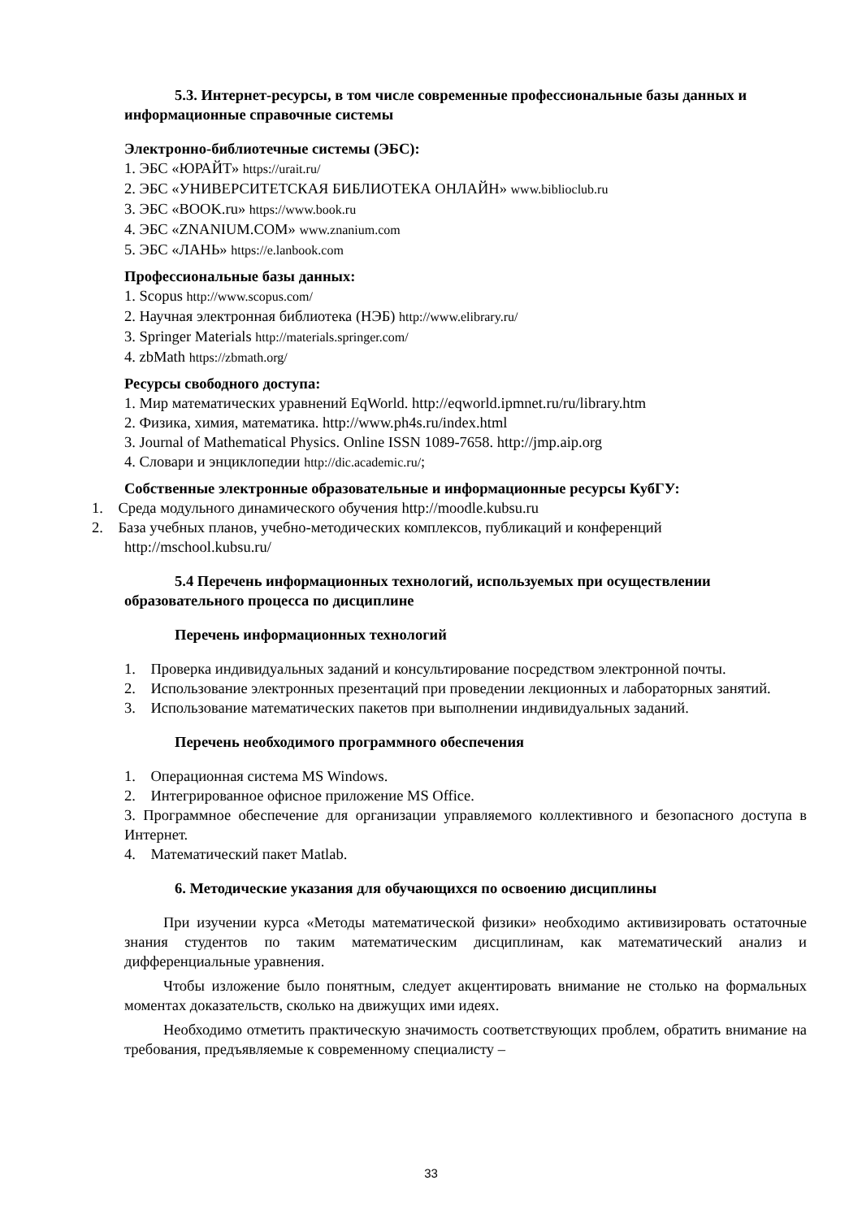5.3. Интернет-ресурсы, в том числе современные профессиональные базы данных и информационные справочные системы
Электронно-библиотечные системы (ЭБС):
1. ЭБС «ЮРАЙТ» https://urait.ru/
2. ЭБС «УНИВЕРСИТЕТСКАЯ БИБЛИОТЕКА ОНЛАЙН» www.biblioclub.ru
3. ЭБС «BOOK.ru» https://www.book.ru
4. ЭБС «ZNANIUM.COM» www.znanium.com
5. ЭБС «ЛАНЬ» https://e.lanbook.com
Профессиональные базы данных:
1. Scopus http://www.scopus.com/
2. Научная электронная библиотека (НЭБ) http://www.elibrary.ru/
3. Springer Materials http://materials.springer.com/
4. zbMath https://zbmath.org/
Ресурсы свободного доступа:
1. Мир математических уравнений EqWorld. http://eqworld.ipmnet.ru/ru/library.htm
2. Физика, химия, математика. http://www.ph4s.ru/index.html
3. Journal of Mathematical Physics. Online ISSN 1089-7658. http://jmp.aip.org
4. Словари и энциклопедии http://dic.academic.ru/;
Собственные электронные образовательные и информационные ресурсы КубГУ:
1. Среда модульного динамического обучения http://moodle.kubsu.ru
2. База учебных планов, учебно-методических комплексов, публикаций и конференций http://mschool.kubsu.ru/
5.4 Перечень информационных технологий, используемых при осуществлении образовательного процесса по дисциплине
Перечень информационных технологий
1. Проверка индивидуальных заданий и консультирование посредством электронной почты.
2. Использование электронных презентаций при проведении лекционных и лабораторных занятий.
3. Использование математических пакетов при выполнении индивидуальных заданий.
Перечень необходимого программного обеспечения
1. Операционная система MS Windows.
2. Интегрированное офисное приложение MS Office.
3. Программное обеспечение для организации управляемого коллективного и безопасного доступа в Интернет.
4. Математический пакет Matlab.
6. Методические указания для обучающихся по освоению дисциплины
При изучении курса «Методы математической физики» необходимо активизировать остаточные знания студентов по таким математическим дисциплинам, как математический анализ и дифференциальные уравнения.
Чтобы изложение было понятным, следует акцентировать внимание не столько на формальных моментах доказательств, сколько на движущих ими идеях.
Необходимо отметить практическую значимость соответствующих проблем, обратить внимание на требования, предъявляемые к современному специалисту –
33